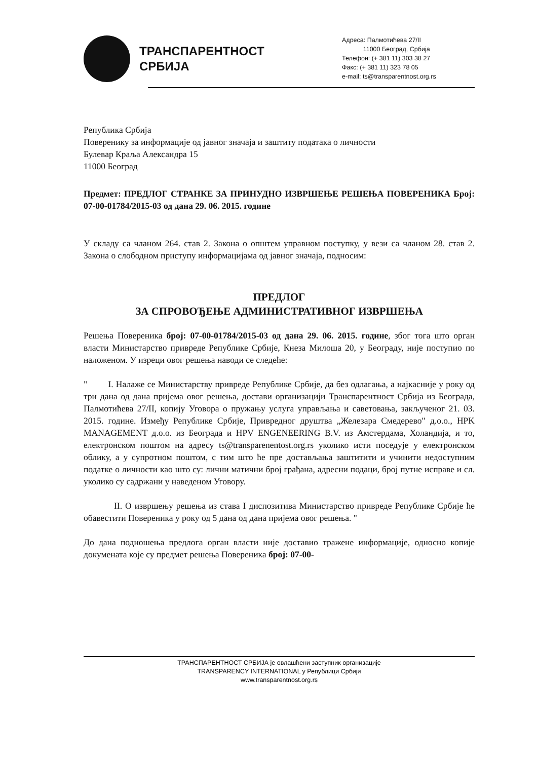ТРАНСПАРЕНТНОСТ
СРБИЈА
Адреса: Палмотићева 27/II
11000 Београд, Србија
Телефон: (+ 381 11) 303 38 27
Факс: (+ 381 11) 323 78 05
e-mail: ts@transparentnost.org.rs
Република Србија
Поверенику за информације од јавног значаја и заштиту података о личности
Булевар Краља Александра 15
11000 Београд
Предмет: ПРЕДЛОГ СТРАНКЕ ЗА ПРИНУДНО ИЗВРШЕЊЕ РЕШЕЊА ПОВЕРЕНИКА Број: 07-00-01784/2015-03 од дана 29. 06. 2015. године
У складу са чланом 264. став 2. Закона о општем управном поступку, у вези са чланом 28. став 2. Закона о слободном приступу информацијама од јавног значаја, подносим:
ПРЕДЛОГ
ЗА СПРОВОЂЕЊЕ АДМИНИСТРАТИВНОГ ИЗВРШЕЊА
Решења Повереника број: 07-00-01784/2015-03 од дана 29. 06. 2015. године, због тога што орган власти Министарство привреде Републике Србије, Кнеза Милоша 20, у Београду, није поступио по наложеном. У изреци овог решења наводи се следеће:
" I. Налаже се Министарству привреде Републике Србије, да без одлагања, а најкасније у року од три дана од дана пријема овог решења, достави организацији Транспарентност Србија из Београда, Палмотићева 27/II, копију Уговора о пружању услуга управљања и саветовања, закљученог 21. 03. 2015. године. Између Републике Србије, Привредног друштва „Железара Смедерево" д.о.о., HPK MANAGEMENT д.о.о. из Београда и HPV ENGENEERING B.V. из Амстердама, Холандија, и то, електронском поштом на адресу ts@transparenentost.org.rs уколико исти поседује у електронском облику, а у супротном поштом, с тим што ће пре достављања заштитити и учинити недоступним податке о личности као што су: лични матични број грађана, адресни подаци, број путне исправе и сл. уколико су садржани у наведеном Уговору.
II. О извршењу решења из става I диспозитива Министарство привреде Републике Србије ће обавестити Повереника у року од 5 дана од дана пријема овог решења. "
До дана подношења предлога орган власти није доставио тражене информације, односно копије докумената које су предмет решења Повереника број: 07-00-
ТРАНСПАРЕНТНОСТ СРБИЈА је овлашћени заступник организације
TRANSPARENCY INTERNATIONAL у Републици Србији
www.transparentnost.org.rs